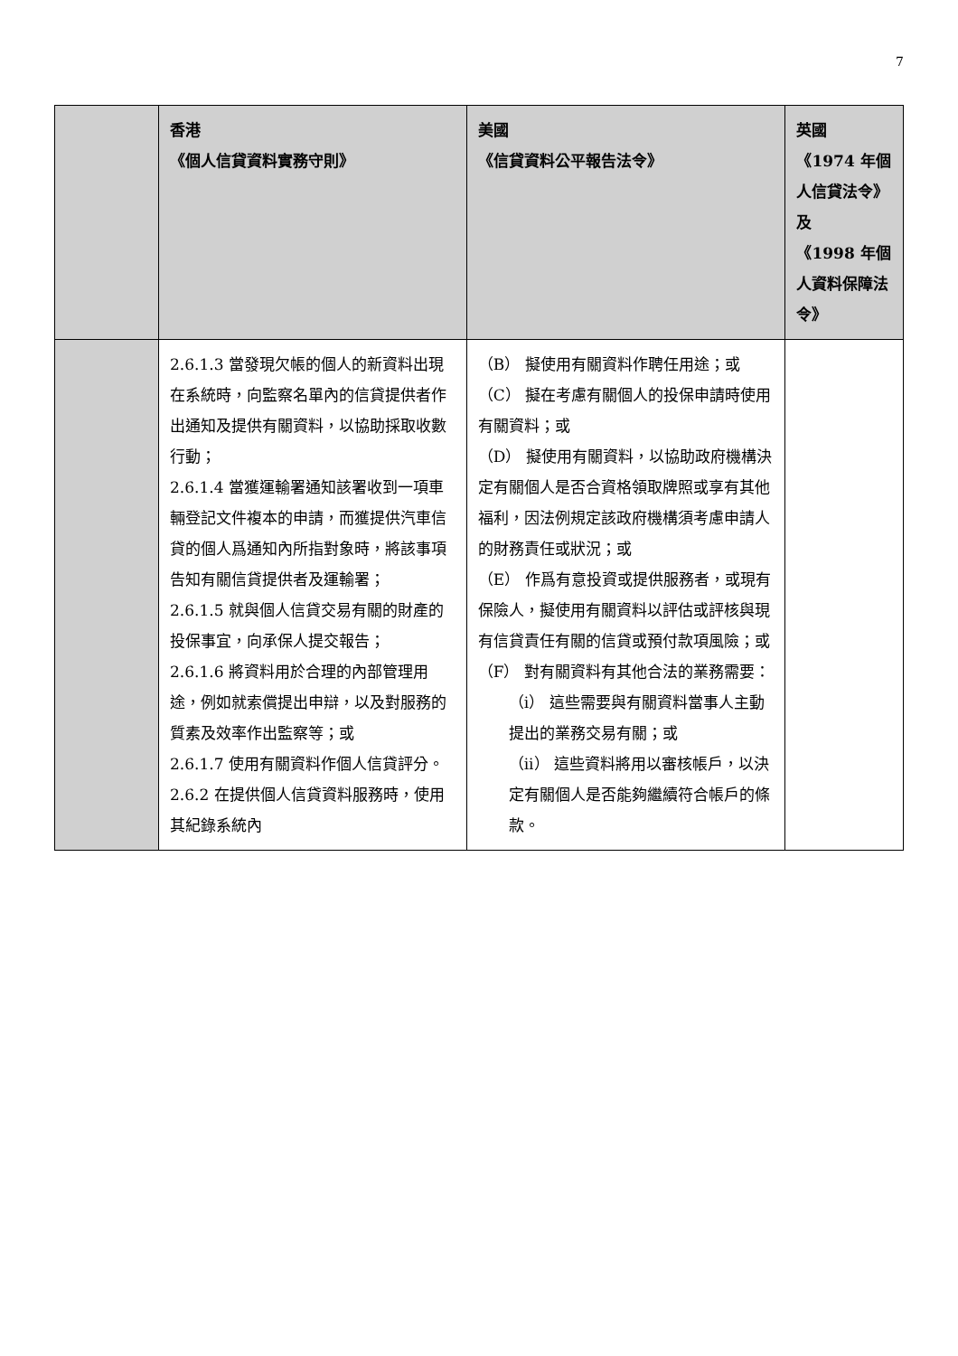7
| | 香港 《個人信貸資料實務守則》 | 美國 《信貸資料公平報告法令》 | 英國 《1974 年個人信貸法令》及 《1998 年個人資料保障法令》 |
| --- | --- | --- | --- |
| | 2.6.1.3 當發現欠帳的個人的新資料出現在系統時，向監察名單內的信貸提供者作出通知及提供有關資料，以協助採取收數行動； 2.6.1.4 當獲運輸署通知該署收到一項車輛登記文件複本的申請，而獲提供汽車信貸的個人爲通知內所指對象時，將該事項告知有關信貸提供者及運輸署； 2.6.1.5 就與個人信貸交易有關的財產的投保事宜，向承保人提交報告； 2.6.1.6 將資料用於合理的內部管理用途，例如就索償提出申辯，以及對服務的質素及效率作出監察等；或 2.6.1.7 使用有關資料作個人信貸評分。 2.6.2 在提供個人信貸資料服務時，使用其紀錄系統內 | （B） 擬使用有關資料作聘任用途；或 （C） 擬在考慮有關個人的投保申請時使用有關資料；或 （D） 擬使用有關資料，以協助政府機構決定有關個人是否合資格領取牌照或享有其他福利，因法例規定該政府機構須考慮申請人的財務責任或狀況；或 （E） 作爲有意投資或提供服務者，或現有保險人，擬使用有關資料以評估或評核與現有信貸責任有關的信貸或預付款項風險；或 （F） 對有關資料有其他合法的業務需要： （i） 這些需要與有關資料當事人主動提出的業務交易有關；或 （ii） 這些資料將用以審核帳戶，以決定有關個人是否能夠繼續符合帳戶的條款。 | |